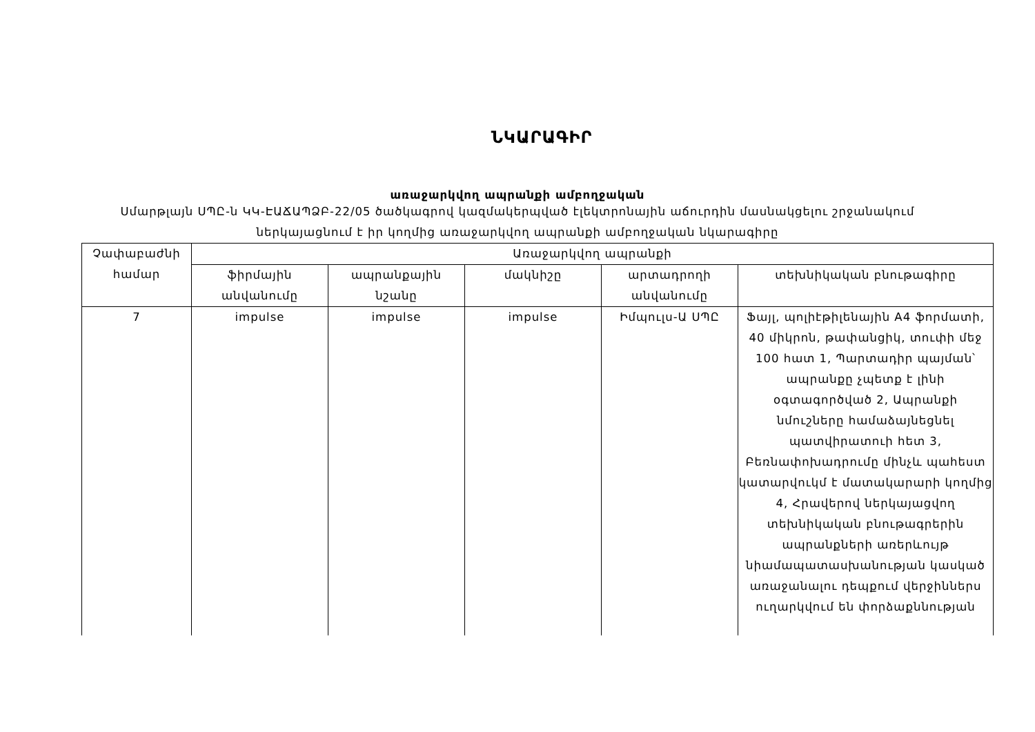ՆԿԱՐԱԳԻՐ
առաջարկվող ապրանքի ամբողջական
Սմարթլայն ՍՊԸ-ն ԿԿ-ԷԱՃԱՊՁԲ-22/05 ծածկագրով կազմակերպված էլեկտրոնային աճուրդին մասնակցելու շրջանակում ներկայացնում է իր կողմից առաջարկվող ապրանքի ամբողջական նկարագիրը
| Չափաբաժնի համար | Առաջարկվող ապրանքի | | | | |
| --- | --- | --- | --- | --- | --- |
| | ֆիրմային անվանումը | ապրանքային նշանը | մակնիշը | արտադրողի անվանումը | տեխնիկական բնութագիրը |
| 7 | impulse | impulse | impulse | Իմպուլս-Ա ՍՊԸ | Ֆայլ, պոլիէթիլենային A4 ֆորմատի, 40 միկրոն, թափանցիկ, տուփի մեջ 100 հատ 1, Պարտադիր պայման՝ ապրանքը չպետք է լինի օգտագործված 2, Ապրանքի նմուշները համաձայնեցնել պատվիրատուի հետ 3, Բեռնափոխադրումը մինչև պահեստ կատարվուկմ է մատակարարի կողմից 4, Հրավերով ներկայացվող տեխնիկական բնութագրերին ապրանքների առերևույթ նիամապատասխանության կասկած առաջանալու դեպքում վերջիններս ուղարկվում են փորձաքննության |